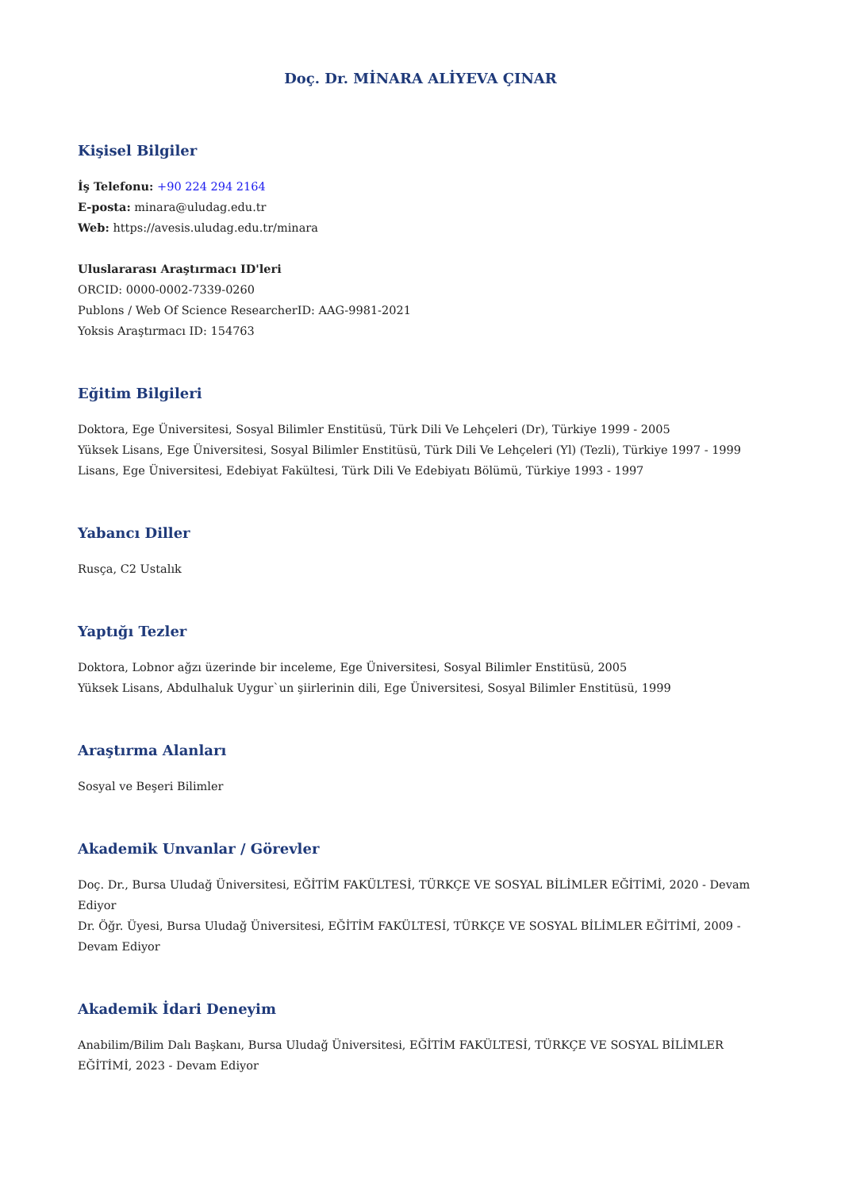Doç. Dr. MİNARA ALİYEVA ÇINAR
Kişisel Bilgiler
İş Telefonu: +90 224 294 2164
E-posta: minara@uludag.edu.tr
Web: https://avesis.uludag.edu.tr/minara
Uluslararası Araştırmacı ID'leri
ORCID: 0000-0002-7339-0260
Publons / Web Of Science ResearcherID: AAG-9981-2021
Yoksis Araştırmacı ID: 154763
Eğitim Bilgileri
Doktora, Ege Üniversitesi, Sosyal Bilimler Enstitüsü, Türk Dili Ve Lehçeleri (Dr), Türkiye 1999 - 2005
Yüksek Lisans, Ege Üniversitesi, Sosyal Bilimler Enstitüsü, Türk Dili Ve Lehçeleri (Yl) (Tezli), Türkiye 1997 - 1999
Lisans, Ege Üniversitesi, Edebiyat Fakültesi, Türk Dili Ve Edebiyatı Bölümü, Türkiye 1993 - 1997
Yabancı Diller
Rusça, C2 Ustalık
Yaptığı Tezler
Doktora, Lobnor ağzı üzerinde bir inceleme, Ege Üniversitesi, Sosyal Bilimler Enstitüsü, 2005
Yüksek Lisans, Abdulhaluk Uygur`un şiirlerinin dili, Ege Üniversitesi, Sosyal Bilimler Enstitüsü, 1999
Araştırma Alanları
Sosyal ve Beşeri Bilimler
Akademik Unvanlar / Görevler
Doç. Dr., Bursa Uludağ Üniversitesi, EĞİTİM FAKÜLTESİ, TÜRKÇE VE SOSYAL BİLİMLER EĞİTİMİ, 2020 - Devam Ediyor
Dr. Öğr. Üyesi, Bursa Uludağ Üniversitesi, EĞİTİM FAKÜLTESİ, TÜRKÇE VE SOSYAL BİLİMLER EĞİTİMİ, 2009 - Devam Ediyor
Akademik İdari Deneyim
Anabilim/Bilim Dalı Başkanı, Bursa Uludağ Üniversitesi, EĞİTİM FAKÜLTESİ, TÜRKÇE VE SOSYAL BİLİMLER EĞİTİMİ, 2023 - Devam Ediyor